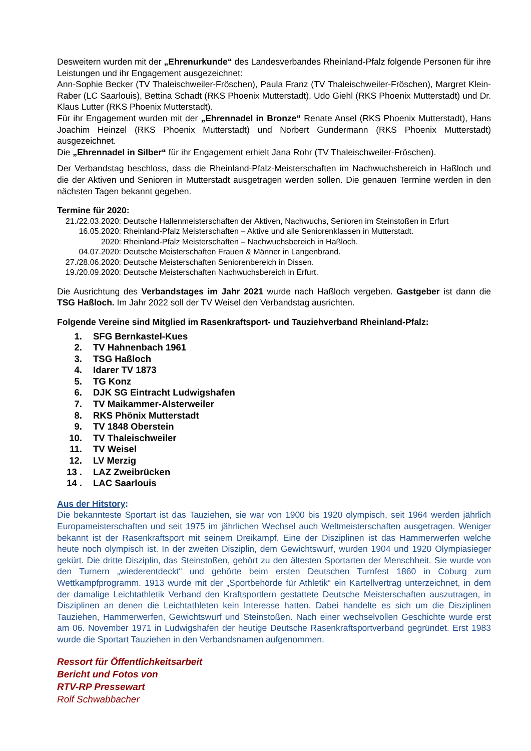Desweitern wurden mit der „Ehrenurkunde“ des Landesverbandes Rheinland-Pfalz folgende Personen für ihre Leistungen und ihr Engagement ausgezeichnet:
Ann-Sophie Becker (TV Thaleischweiler-Fröschen), Paula Franz (TV Thaleischweiler-Fröschen), Margret Klein-Raber (LC Saarlouis), Bettina Schadt (RKS Phoenix Mutterstadt), Udo Giehl (RKS Phoenix Mutterstadt) und Dr. Klaus Lutter (RKS Phoenix Mutterstadt).
Für ihr Engagement wurden mit der „Ehrennadel in Bronze“ Renate Ansel (RKS Phoenix Mutterstadt), Hans Joachim Heinzel (RKS Phoenix Mutterstadt) und Norbert Gundermann (RKS Phoenix Mutterstadt) ausgezeichnet.
Die „Ehrennadel in Silber“ für ihr Engagement erhielt Jana Rohr (TV Thaleischweiler-Fröschen).
Der Verbandstag beschloss, dass die Rheinland-Pfalz-Meisterschaften im Nachwuchsbereich in Haßloch und die der Aktiven und Senioren in Mutterstadt ausgetragen werden sollen. Die genauen Termine werden in den nächsten Tagen bekannt gegeben.
Termine für 2020:
21./22.03.2020: Deutsche Hallenmeisterschaften der Aktiven, Nachwuchs, Senioren im Steinstoßen in Erfurt
16.05.2020: Rheinland-Pfalz Meisterschaften – Aktive und alle Seniorenklassen in Mutterstadt.
2020: Rheinland-Pfalz Meisterschaften – Nachwuchsbereich in Haßloch.
04.07.2020: Deutsche Meisterschaften Frauen & Männer in Langenbrand.
27./28.06.2020: Deutsche Meisterschaften Seniorenbereich in Dissen.
19./20.09.2020: Deutsche Meisterschaften Nachwuchsbereich in Erfurt.
Die Ausrichtung des Verbandstages im Jahr 2021 wurde nach Haßloch vergeben. Gastgeber ist dann die TSG Haßloch. Im Jahr 2022 soll der TV Weisel den Verbandstag ausrichten.
Folgende Vereine sind Mitglied im Rasenkraftsport- und Tauziehverband Rheinland-Pfalz:
1. SFG Bernkastel-Kues
2. TV Hahnenbach 1961
3. TSG Haßloch
4. Idarer TV 1873
5. TG Konz
6. DJK SG Eintracht Ludwigshafen
7. TV Maikammer-Alsterweiler
8. RKS Phönix Mutterstadt
9. TV 1848 Oberstein
10. TV Thaleischweiler
11. TV Weisel
12. LV Merzig
13 . LAZ Zweibrücken
14 . LAC Saarlouis
Aus der Hitstory:
Die bekannteste Sportart ist das Tauziehen, sie war von 1900 bis 1920 olympisch, seit 1964 werden jährlich Europameisterschaften und seit 1975 im jährlichen Wechsel auch Weltmeisterschaften ausgetragen. Weniger bekannt ist der Rasenkraftsport mit seinem Dreikampf. Eine der Disziplinen ist das Hammerwerfen welche heute noch olympisch ist. In der zweiten Disziplin, dem Gewichtswurf, wurden 1904 und 1920 Olympiasieger gekürt. Die dritte Disziplin, das Steinstoßen, gehört zu den ältesten Sportarten der Menschheit. Sie wurde von den Turnern „wiederentdeckt“ und gehörte beim ersten Deutschen Turnfest 1860 in Coburg zum Wettkampfprogramm. 1913 wurde mit der „Sportbehörde für Athletik“ ein Kartellvertrag unterzeichnet, in dem der damalige Leichtathletik Verband den Kraftsportlern gestattete Deutsche Meisterschaften auszutragen, in Disziplinen an denen die Leichtathleten kein Interesse hatten. Dabei handelte es sich um die Disziplinen Tauziehen, Hammerwerfen, Gewichtswurf und Steinstoßen. Nach einer wechselvollen Geschichte wurde erst am 06. November 1971 in Ludwigshafen der heutige Deutsche Rasenkraftsportverband gegründet. Erst 1983 wurde die Sportart Tauziehen in den Verbandsnamen aufgenommen.
Ressort für Öffentlichkeitsarbeit
Bericht und Fotos von
RTV-RP Pressewart
Rolf Schwabbacher